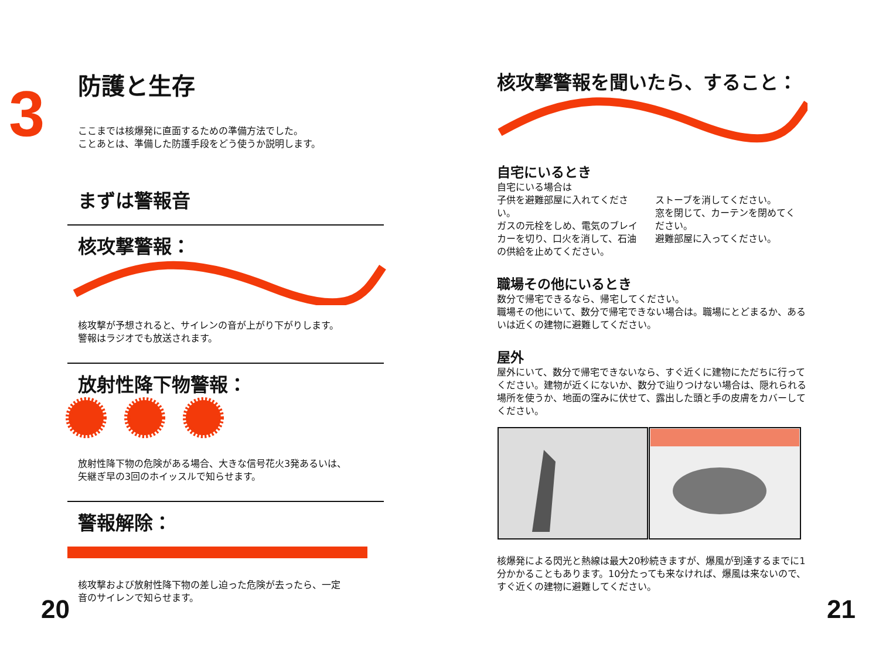3
防護と生存
ここまでは核爆発に直面するための準備方法でした。
ことあとは、準備した防護手段をどう使うか説明します。
まずは警報音
核攻撃警報：
核攻撃が予想されると、サイレンの音が上がり下がりします。
警報はラジオでも放送されます。
放射性降下物警報：
放射性降下物の危険がある場合、大きな信号花火3発あるいは、
矢継ぎ早の3回のホイッスルで知らせます。
警報解除：
核攻撃および放射性降下物の差し迫った危険が去ったら、一定
音のサイレンで知らせます。
20
核攻撃警報を聞いたら、すること：
自宅にいるとき
自宅にいる場合は
子供を避難部屋に入れてください。
ガスの元栓をしめ、電気のブレイカーを切り、口火を消して、石油の供給を止めてください。
ストーブを消してください。
窓を閉じて、カーテンを閉めてください。
避難部屋に入ってください。
職場その他にいるとき
数分で帰宅できるなら、帰宅してください。
職場その他にいて、数分で帰宅できない場合は。職場にとどまるか、あるいは近くの建物に避難してください。
屋外
屋外にいて、数分で帰宅できないなら、すぐ近くに建物にただちに行ってください。建物が近くにないか、数分で辿りつけない場合は、隠れられる場所を使うか、地面の窪みに伏せて、露出した頭と手の皮膚をカバーしてください。
核爆発による閃光と熱線は最大20秒続きますが、爆風が到達するまでに1分かかることもあります。10分たっても来なければ、爆風は来ないので、すぐ近くの建物に避難してください。
21